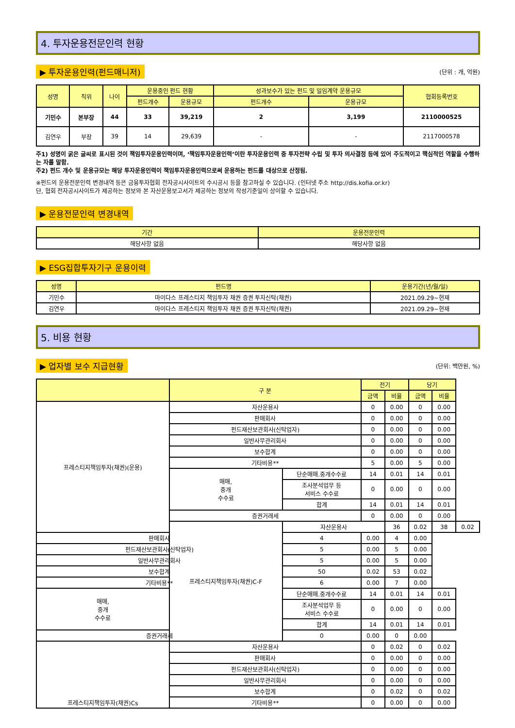4. 투자운용전문인력 현황
▶ 투자운용인력(펀드매니저) (단위 : 개, 억원)
| 성명 | 직위 | 나이 | 운용중인 펀드 현황 | | 성과보수가 있는 펀드 및 일임계약 운용규모 | | 협회등록번호 |
| --- | --- | --- | --- | --- | --- | --- | --- |
| | | | 펀드개수 | 운용규모 | 펀드개수 | 운용규모 | |
| 기민수 | 본부장 | 44 | 33 | 39,219 | 2 | 3,199 | 2110000525 |
| 김연우 | 부장 | 39 | 14 | 29,639 | - | - | 2117000578 |
주1) 성명이 굵은 글씨로 표시된 것이 책임투자운용인력이며, ‘책임투자운용인력’이란 투자운용인력 중 투자전략 수립 및 투자 의사결정 등에 있어 주도적이고 핵심적인 역할을 수행하는 자를 말함.
주2) 펀드 개수 및 운용규모는 해당 투자운용인력이 책임투자운용인력으로써 운용하는 펀드를 대상으로 산정됨.
※펀드의 운용전문인력 변경내역 등은 금융투자협회 전자공시사이트의 수시공시 등을 참고하실 수 있습니다. (인터넷 주소 http://dis.kofia.or.kr)
단, 협회 전자공시사이트가 제공하는 정보와 본 자산운용보고서가 제공하는 정보의 작성기준일이 상이할 수 있습니다.
▶ 운용전문인력 변경내역
| 기간 | 운용전문인력 |
| --- | --- |
| 해당사항 없음 | 해당사항 없음 |
▶ ESG집합투자기구 운용이력
| 성명 | 펀드명 | 운용기간(년/월/일) |
| --- | --- | --- |
| 기민수 | 마이다스 프레스티지 책임투자 채권 증권 투자신탁(채권) | 2021.09.29~현재 |
| 김연우 | 마이다스 프레스티지 책임투자 채권 증권 투자신탁(채권) | 2021.09.29~현재 |
5. 비용 현황
▶ 업자별 보수 지급현황 (단위: 백만원, %)
| | 구 분 | | 전기 | | 당기 | | |
| --- | --- | --- | --- | --- | --- | --- | --- |
| | | | 금액 | 비율 | 금액 | 비율 | |
| 프레스티지책임투자(채권)(운용) | 자산운용사 | | 0 | 0.00 | 0 | 0.00 | |
| | 판매회사 | | 0 | 0.00 | 0 | 0.00 | |
| | 펀드재산보관회사(신탁업자) | | 0 | 0.00 | 0 | 0.00 | |
| | 일반사무관리회사 | | 0 | 0.00 | 0 | 0.00 | |
| | 보수합계 | | 0 | 0.00 | 0 | 0.00 | |
| | 기타비용** | | 5 | 0.00 | 5 | 0.00 | |
| | 매매, 중개 수수료 | 단순매매.중개수수료 | 14 | 0.01 | 14 | 0.01 | |
| | | 조사분석업무 등 서비스 수수료 | 0 | 0.00 | 0 | 0.00 | |
| | | 합계 | 14 | 0.01 | 14 | 0.01 | |
| | 증권거래세 | | 0 | 0.00 | 0 | 0.00 | |
| | 프레스티지책임투자(채권)C-F | 자산운용사 | | 36 | 0.02 | 38 | 0.02 |
| 판매회사 | | 4 | 0.00 | 4 | 0.00 | | |
| 펀드재산보관회사(신탁업자) | | 5 | 0.00 | 5 | 0.00 | | |
| 일반사무관리회사 | | 5 | 0.00 | 5 | 0.00 | | |
| 보수합계 | | 50 | 0.02 | 53 | 0.02 | | |
| 기타비용** | | 6 | 0.00 | 7 | 0.00 | | |
| 매매, 중개 수수료 | | 단순매매.중개수수료 | 14 | 0.01 | 14 | 0.01 | |
| | | 조사분석업무 등 서비스 수수료 | 0 | 0.00 | 0 | 0.00 | |
| | | 합계 | 14 | 0.01 | 14 | 0.01 | |
| 증권거래세 | | 0 | 0.00 | 0 | 0.00 | | |
| 프레스티지책임투자(채권)Cs | 자산운용사 | | 0 | 0.02 | 0 | 0.02 | |
| | 판매회사 | | 0 | 0.00 | 0 | 0.00 | |
| | 펀드재산보관회사(신탁업자) | | 0 | 0.00 | 0 | 0.00 | |
| | 일반사무관리회사 | | 0 | 0.00 | 0 | 0.00 | |
| | 보수합계 | | 0 | 0.02 | 0 | 0.02 | |
| | 기타비용** | | 0 | 0.00 | 0 | 0.00 | |